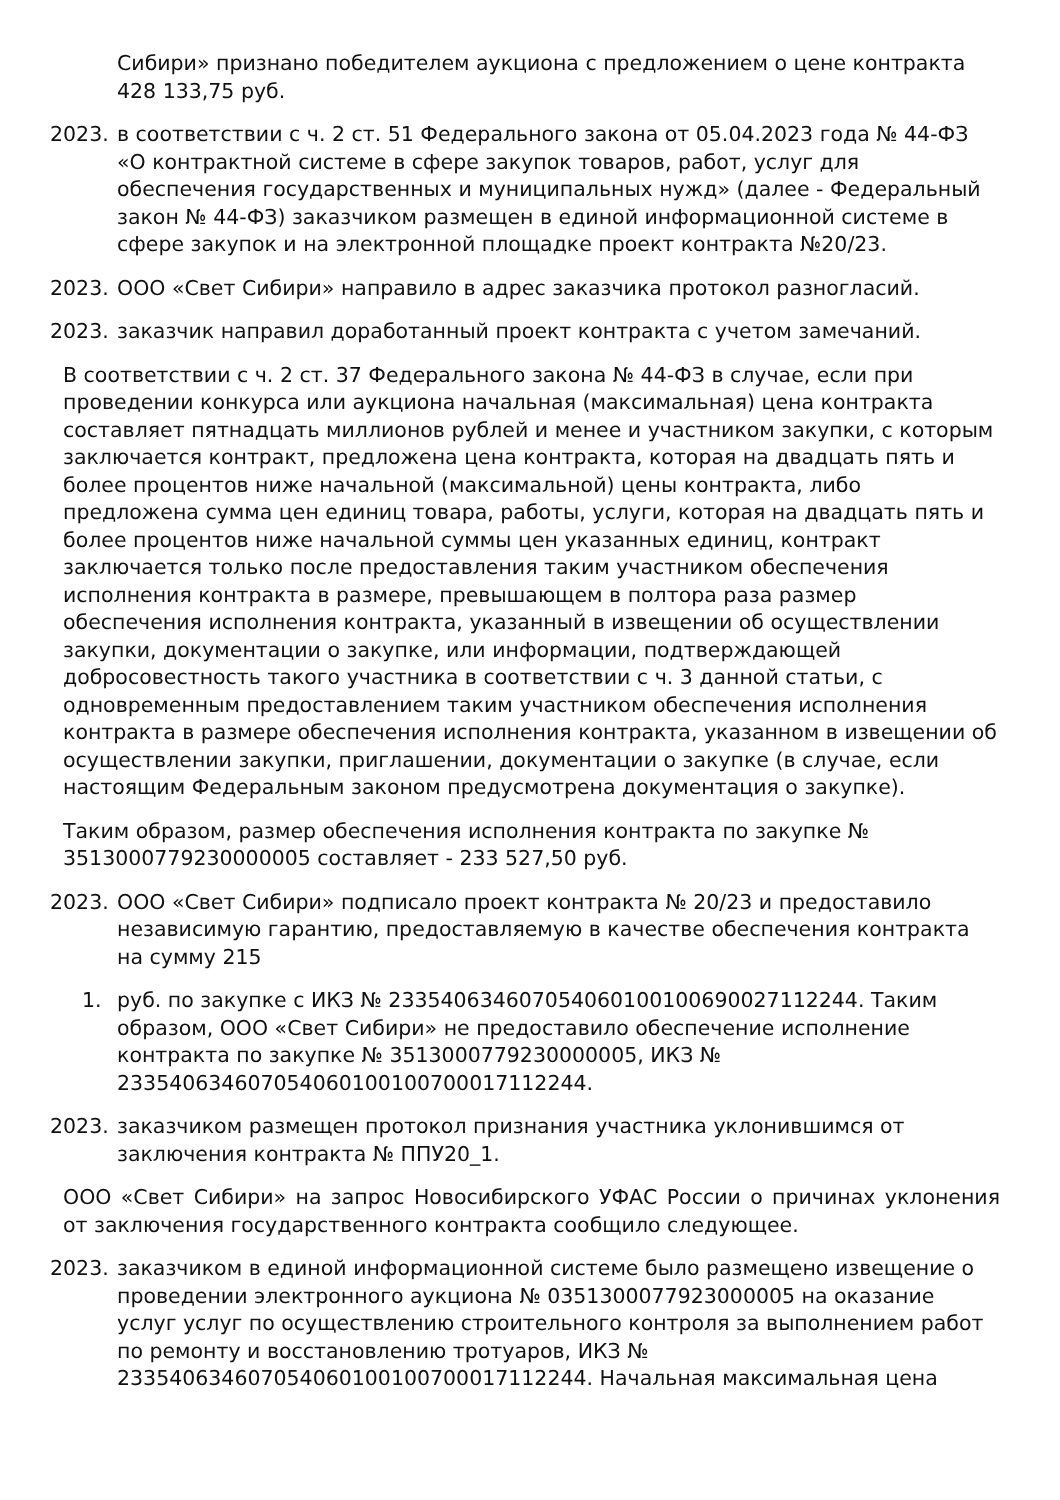Сибири» признано победителем аукциона с предложением о цене контракта 428 133,75 руб.
2023. в соответствии с ч. 2 ст. 51 Федерального закона от 05.04.2023 года № 44-ФЗ «О контрактной системе в сфере закупок товаров, работ, услуг для обеспечения государственных и муниципальных нужд» (далее - Федеральный закон № 44-ФЗ) заказчиком размещен в единой информационной системе в сфере закупок и на электронной площадке проект контракта №20/23.
2023. ООО «Свет Сибири» направило в адрес заказчика протокол разногласий.
2023. заказчик направил доработанный проект контракта с учетом замечаний.
В соответствии с ч. 2 ст. 37 Федерального закона № 44-ФЗ в случае, если при проведении конкурса или аукциона начальная (максимальная) цена контракта составляет пятнадцать миллионов рублей и менее и участником закупки, с которым заключается контракт, предложена цена контракта, которая на двадцать пять и более процентов ниже начальной (максимальной) цены контракта, либо предложена сумма цен единиц товара, работы, услуги, которая на двадцать пять и более процентов ниже начальной суммы цен указанных единиц, контракт заключается только после предоставления таким участником обеспечения исполнения контракта в размере, превышающем в полтора раза размер обеспечения исполнения контракта, указанный в извещении об осуществлении закупки, документации о закупке, или информации, подтверждающей добросовестность такого участника в соответствии с ч. 3 данной статьи, с одновременным предоставлением таким участником обеспечения исполнения контракта в размере обеспечения исполнения контракта, указанном в извещении об осуществлении закупки, приглашении, документации о закупке (в случае, если настоящим Федеральным законом предусмотрена документация о закупке).
Таким образом, размер обеспечения исполнения контракта по закупке № 3513000779230000005 составляет - 233 527,50 руб.
2023. ООО «Свет Сибири» подписало проект контракта № 20/23 и предоставило независимую гарантию, предоставляемую в качестве обеспечения контракта на сумму 215
1. руб. по закупке с ИКЗ № 233540634607054060100100690027112244. Таким образом, ООО «Свет Сибири» не предоставило обеспечение исполнение контракта по закупке № 3513000779230000005, ИКЗ № 233540634607054060100100700017112244.
2023. заказчиком размещен протокол признания участника уклонившимся от заключения контракта № ППУ20_1.
ООО «Свет Сибири» на запрос Новосибирского УФАС России о причинах уклонения от заключения государственного контракта сообщило следующее.
2023. заказчиком в единой информационной системе было размещено извещение о проведении электронного аукциона № 0351300077923000005 на оказание услуг услуг по осуществлению строительного контроля за выполнением работ по ремонту и восстановлению тротуаров, ИКЗ № 233540634607054060100100700017112244. Начальная максимальная цена